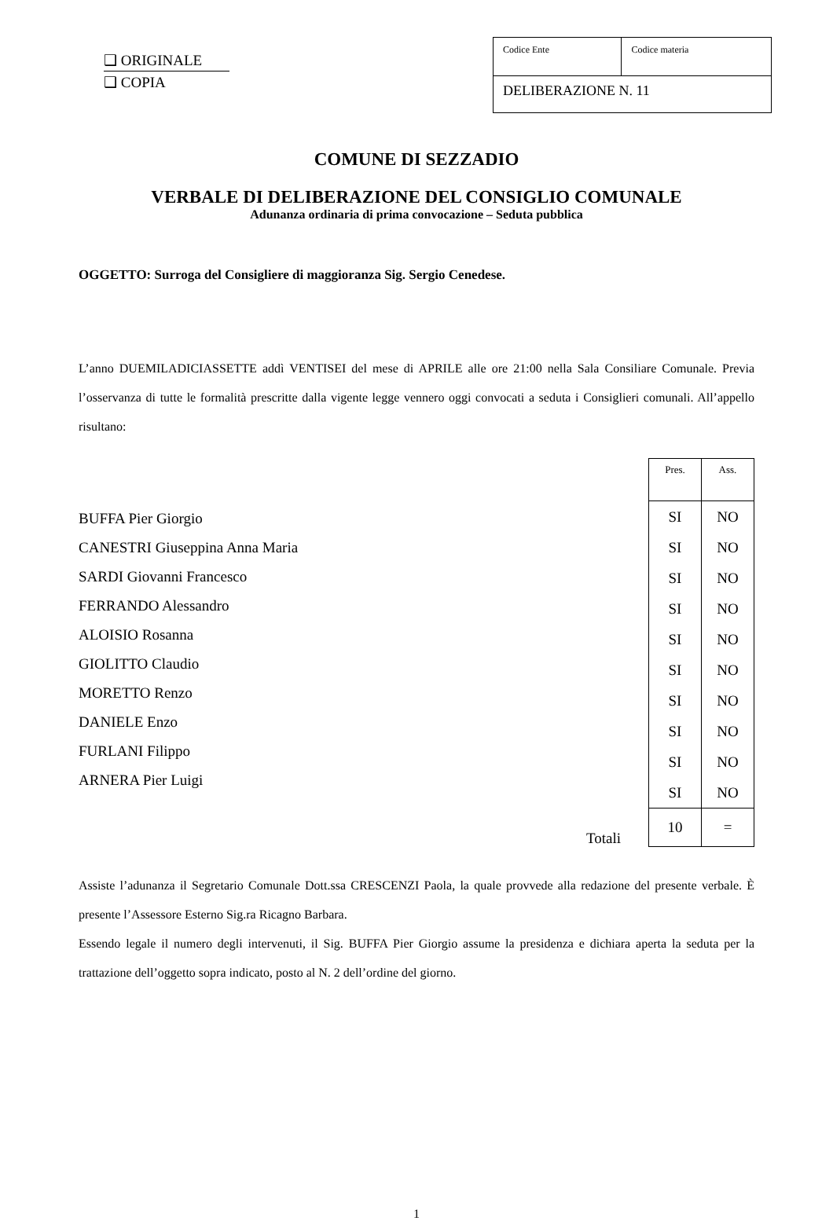❑ ORIGINALE
❑ COPIA
| Codice Ente | Codice materia |
| DELIBERAZIONE N. 11 | |
COMUNE DI SEZZADIO
VERBALE DI DELIBERAZIONE DEL CONSIGLIO COMUNALE
Adunanza ordinaria di prima convocazione – Seduta pubblica
OGGETTO: Surroga del Consigliere di maggioranza Sig. Sergio Cenedese.
L’anno DUEMILADICIASSETTE addì VENTISEI del mese di APRILE alle ore 21:00 nella Sala Consiliare Comunale. Previa l’osservanza di tutte le formalità prescritte dalla vigente legge vennero oggi convocati a seduta i Consiglieri comunali. All’appello risultano:
BUFFA Pier Giorgio
CANESTRI Giuseppina Anna Maria
SARDI Giovanni Francesco
FERRANDO Alessandro
ALOISIO Rosanna
GIOLITTO Claudio
MORETTO Renzo
DANIELE Enzo
FURLANI Filippo
ARNERA Pier Luigi
Totali
| Pres. | Ass. |
| SI | NO |
| SI | NO |
| SI | NO |
| SI | NO |
| SI | NO |
| SI | NO |
| SI | NO |
| SI | NO |
| SI | NO |
| SI | NO |
| 10 | = |
Assiste l’adunanza il Segretario Comunale Dott.ssa CRESCENZI Paola, la quale provvede alla redazione del presente verbale. È presente l’Assessore Esterno Sig.ra Ricagno Barbara.
Essendo legale il numero degli intervenuti, il Sig. BUFFA Pier Giorgio assume la presidenza e dichiara aperta la seduta per la trattazione dell’oggetto sopra indicato, posto al N. 2 dell’ordine del giorno.
1